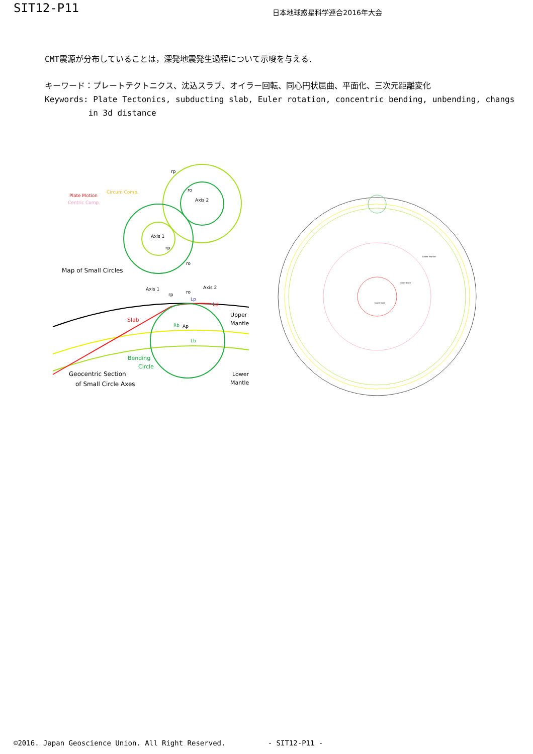SIT12-P11
日本地球惑星科学連合2016年大会
CMT震源が分布していることは，深発地震発生過程について示唆を与える．
キーワード：プレートテクトニクス、沈込スラブ、オイラー回転、同心円状屈曲、平面化、三次元距離変化
Keywords: Plate Tectonics, subducting slab, Euler rotation, concentric bending, unbending, changs
in 3d distance
rp
ro
Axis 2
Axis 1
rp
ro
Plate Motion
Circum Comp.
Centric Comp.
Map of Small Circles
Slab
Ld
Upper
Mantle
Bending
Circle
Geocentric Section
of Small Circle Axes
Lower
Mantle
Axis 1
Axis 2
rp
ro
Lp
Rb
Ap
Lb
Lower Mantle
Outer Core
Inner Core
©2016. Japan Geoscience Union. All Right Reserved. - SIT12-P11 -